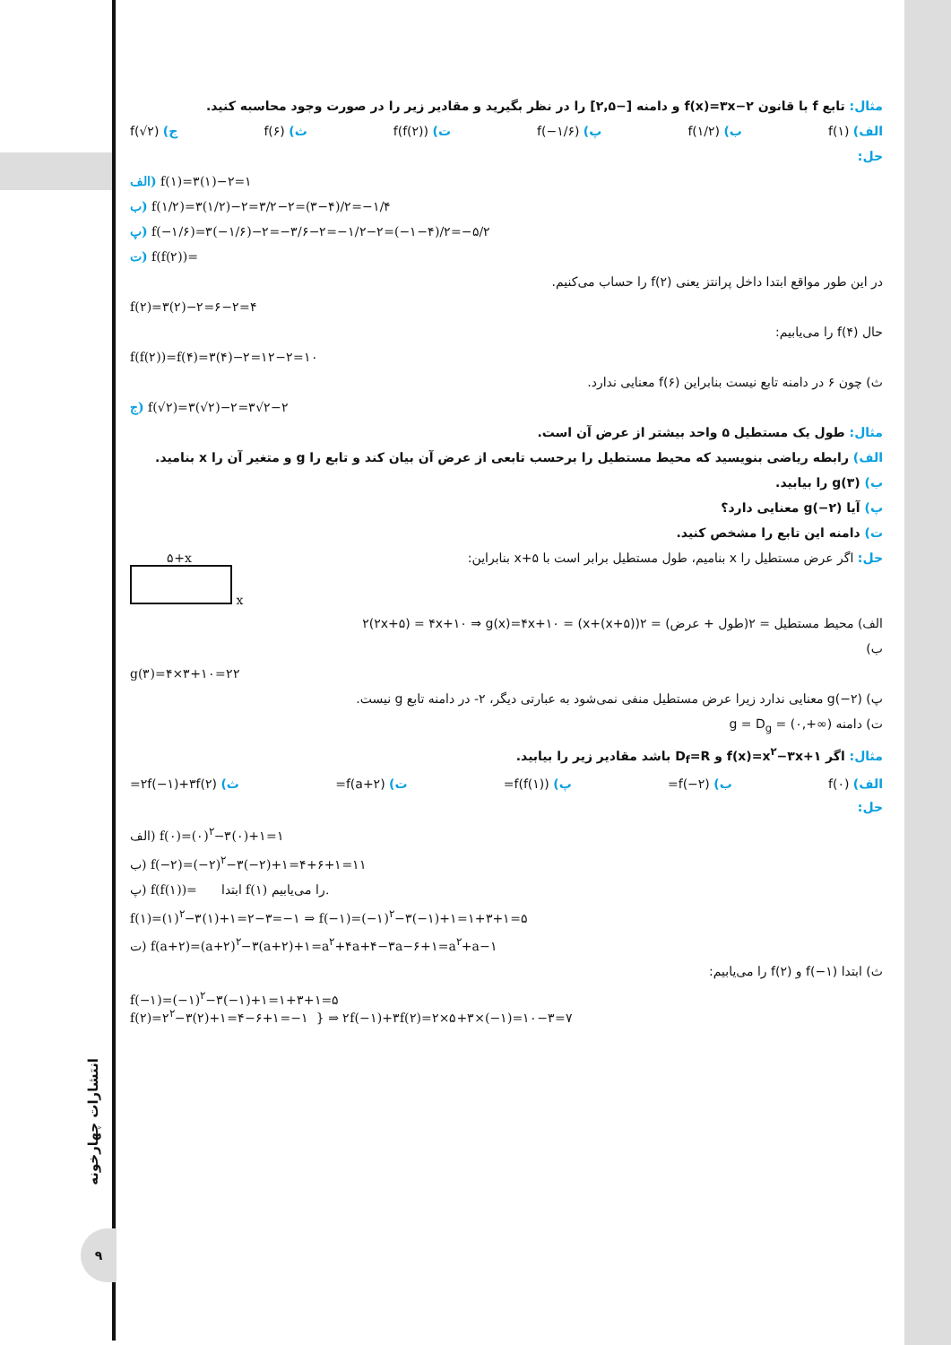انتشارات چهارخونه
۹
مثال: تابع f با قانون f(x)=۳x−۲ و دامنه [−۲,۵] را در نظر بگیرید و مقادیر زیر را در صورت وجود محاسبه کنید.
الف) f(۱) ب) f(۱/۲) پ) f(−۱/۶) ت) f(f(۲)) ث) f(۶) ج) f(√۲)
حل:
الف) f(۱)=۳(۱)−۲=۱
ب) f(۱/۲)=۳(۱/۲)−۲=۳/۲−۲=(۳−۴)/۲=−۱/۴
پ) f(−۱/۶)=۳(−۱/۶)−۲=−۳/۶−۲=−۱/۲−۲=(−۱−۴)/۲=−۵/۲
ت) f(f(۲))=
در این طور مواقع ابتدا داخل پرانتز یعنی f(۲) را حساب می‌کنیم.
f(۲)=۳(۲)−۲=۶−۲=۴
حال f(۴) را می‌یابیم:
f(f(۲))=f(۴)=۳(۴)−۲=۱۲−۲=۱۰
ث) چون ۶ در دامنه تابع نیست بنابراین f(۶) معنایی ندارد.
ج) f(√۲)=۳(√۲)−۲=۳√۲−۲
مثال: طول یک مستطیل ۵ واحد بیشتر از عرض آن است.
الف) رابطه ریاضی بنویسید که محیط مستطیل را برحسب تابعی از عرض آن بیان کند و تابع را g و متغیر آن را x بنامید.
ب) g(۳) را بیابید.
پ) آیا g(−۲) معنایی دارد؟
ت) دامنه این تابع را مشخص کنید.
حل: اگر عرض مستطیل را x بنامیم، طول مستطیل برابر است با x+۵ بنابراین: ۵+x
x
الف) محیط مستطیل = ۲(طول + عرض) = ۲((x+۵)+x) = ۲(۲x+۵) = ۴x+۱۰ ⇒ g(x)=۴x+۱۰
ب)
g(۳)=۴×۳+۱۰=۲۲
پ) g(−۲) معنایی ندارد زیرا عرض مستطیل منفی نمی‌شود به عبارتی دیگر، ۲- در دامنه تابع g نیست.
ت) دامنه g = D<sub>g</sub> = (۰,+∞)
مثال: اگر f(x)=x<sup>۲</sup>−۳x+۱ و D<sub>f</sub>=R باشد مقادیر زیر را بیابید.
الف) f(۰) ب) f(−۲)= پ) f(f(۱))= ت) f(a+۲)= ث) ۲f(−۱)+۳f(۲)=
حل:
الف) f(۰)=(۰)<sup>۲</sup>−۳(۰)+۱=۱
ب) f(−۲)=(−۲)<sup>۲</sup>−۳(−۲)+۱=۴+۶+۱=۱۱
پ) f(f(۱))= ابتدا f(۱) را می‌یابیم.
f(۱)=(۱)<sup>۲</sup>−۳(۱)+۱=۲−۳=−۱ ⇒ f(−۱)=(−۱)<sup>۲</sup>−۳(−۱)+۱=۱+۳+۱=۵
ت) f(a+۲)=(a+۲)<sup>۲</sup>−۳(a+۲)+۱=a<sup>۲</sup>+۴a+۴−۳a−۶+۱=a<sup>۲</sup>+a−۱
ث) ابتدا f(−۱) و f(۲) را می‌یابیم:
f(−۱)=(−۱)<sup>۲</sup>−۳(−۱)+۱=۱+۳+۱=۵
f(۲)=۲<sup>۲</sup>−۳(۲)+۱=۴−۶+۱=−۱ } ⇒ ۲f(−۱)+۳f(۲)=۲×۵+۳×(−۱)=۱۰−۳=۷